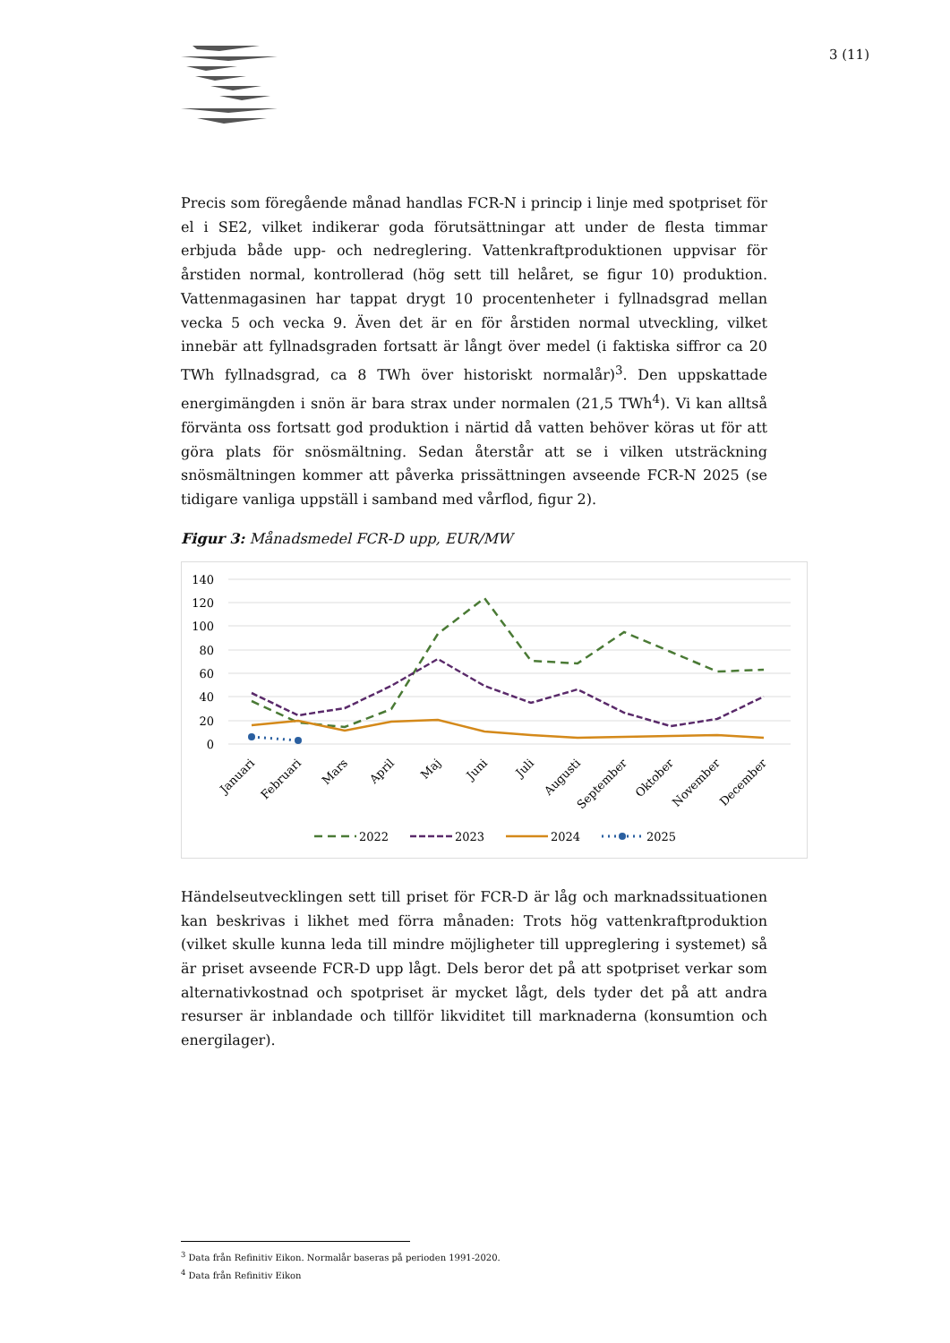3 (11)
Precis som föregående månad handlas FCR-N i princip i linje med spotpriset för el i SE2, vilket indikerar goda förutsättningar att under de flesta timmar erbjuda både upp- och nedreglering. Vattenkraftproduktionen uppvisar för årstiden normal, kontrollerad (hög sett till helåret, se figur 10) produktion. Vattenmagasinen har tappat drygt 10 procentenheter i fyllnadsgrad mellan vecka 5 och vecka 9. Även det är en för årstiden normal utveckling, vilket innebär att fyllnadsgraden fortsatt är långt över medel (i faktiska siffror ca 20 TWh fyllnadsgrad, ca 8 TWh över historiskt normalår)<sup>3</sup>. Den uppskattade energimängden i snön är bara strax under normalen (21,5 TWh<sup>4</sup>). Vi kan alltså förvänta oss fortsatt god produktion i närtid då vatten behöver köras ut för att göra plats för snösmältning. Sedan återstår att se i vilken utsträckning snösmältningen kommer att påverka prissättningen avseende FCR-N 2025 (se tidigare vanliga uppställ i samband med vårflod, figur 2).
Figur 3: Månadsmedel FCR-D upp, EUR/MW
140
120
100
80
60
40
20
0
Januari
Februari
Mars
April
Maj
Juni
Juli
Augusti
September
Oktober
November
December
2022
2023
2024
2025
Händelseutvecklingen sett till priset för FCR-D är låg och marknadssituationen kan beskrivas i likhet med förra månaden: Trots hög vattenkraftproduktion (vilket skulle kunna leda till mindre möjligheter till uppreglering i systemet) så är priset avseende FCR-D upp lågt. Dels beror det på att spotpriset verkar som alternativkostnad och spotpriset är mycket lågt, dels tyder det på att andra resurser är inblandade och tillför likviditet till marknaderna (konsumtion och energilager).
<sup>3</sup> Data från Refinitiv Eikon. Normalår baseras på perioden 1991-2020.
<sup>4</sup> Data från Refinitiv Eikon